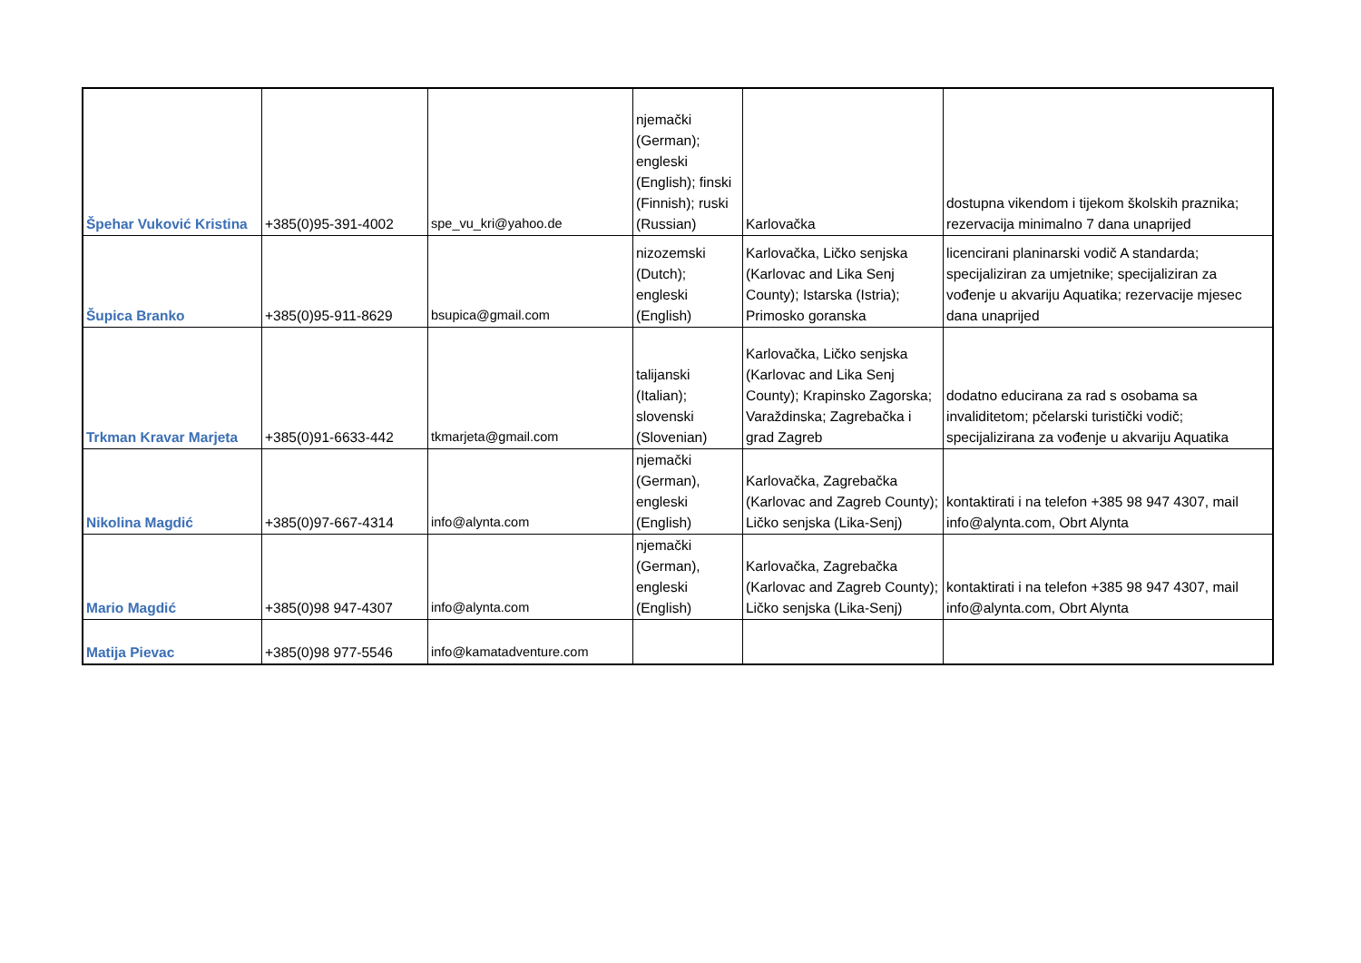| Špehar Vuković Kristina | +385(0)95-391-4002 | spe_vu_kri@yahoo.de | njemački (German); engleski (English); finski (Finnish); ruski (Russian) | Karlovačka | dostupna vikendom i tijekom školskih praznika; rezervacija minimalno 7 dana unaprijed |
| Šupica Branko | +385(0)95-911-8629 | bsupica@gmail.com | nizozemski (Dutch); engleski (English) | Karlovačka, Ličko senjska (Karlovac and Lika Senj County); Istarska (Istria); Primosko goranska | licencirani planinarski vodič A standarda; specijaliziran za umjetnike; specijaliziran za vođenje u akvariju Aquatika; rezervacije mjesec dana unaprijed |
| Trkman Kravar Marjeta | +385(0)91-6633-442 | tkmarjeta@gmail.com | talijanski (Italian); slovenski (Slovenian) | Karlovačka, Ličko senjska (Karlovac and Lika Senj County); Krapinsko Zagorska; Varaždinska; Zagrebačka i grad Zagreb | dodatno educirana za rad s osobama sa invaliditetom; pčelarski turistički vodič; specijalizirana za vođenje u akvariju Aquatika |
| Nikolina Magdić | +385(0)97-667-4314 | info@alynta.com | njemački (German), engleski (English) | Karlovačka, Zagrebačka (Karlovac and Zagreb County); Ličko senjska (Lika-Senj) | kontaktirati i na telefon +385 98 947 4307, mail info@alynta.com, Obrt Alynta |
| Mario Magdić | +385(0)98 947-4307 | info@alynta.com | njemački (German), engleski (English) | Karlovačka, Zagrebačka (Karlovac and Zagreb County); Ličko senjska (Lika-Senj) | kontaktirati i na telefon +385 98 947 4307, mail info@alynta.com, Obrt Alynta |
| Matija Pievac | +385(0)98 977-5546 | info@kamatadventure.com | | | |